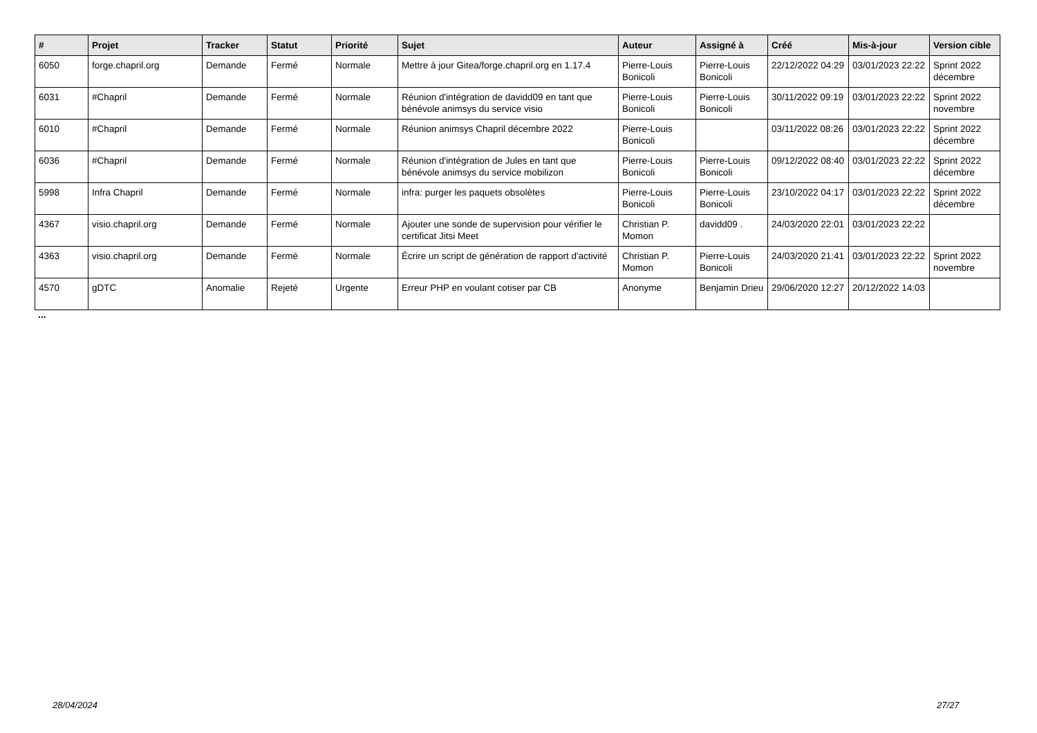| # | Projet | Tracker | Statut | Priorité | Sujet | Auteur | Assigné à | Créé | Mis-à-jour | Version cible |
| --- | --- | --- | --- | --- | --- | --- | --- | --- | --- | --- |
| 6050 | forge.chapril.org | Demande | Fermé | Normale | Mettre à jour Gitea/forge.chapril.org en 1.17.4 | Pierre-Louis Bonicoli | Pierre-Louis Bonicoli | 22/12/2022 04:29 | 03/01/2023 22:22 | Sprint 2022 décembre |
| 6031 | #Chapril | Demande | Fermé | Normale | Réunion d'intégration de davidd09 en tant que bénévole animsys du service visio | Pierre-Louis Bonicoli | Pierre-Louis Bonicoli | 30/11/2022 09:19 | 03/01/2023 22:22 | Sprint 2022 novembre |
| 6010 | #Chapril | Demande | Fermé | Normale | Réunion animsys Chapril décembre 2022 | Pierre-Louis Bonicoli | | 03/11/2022 08:26 | 03/01/2023 22:22 | Sprint 2022 décembre |
| 6036 | #Chapril | Demande | Fermé | Normale | Réunion d'intégration de Jules en tant que bénévole animsys du service mobilizon | Pierre-Louis Bonicoli | Pierre-Louis Bonicoli | 09/12/2022 08:40 | 03/01/2023 22:22 | Sprint 2022 décembre |
| 5998 | Infra Chapril | Demande | Fermé | Normale | infra: purger les paquets obsolètes | Pierre-Louis Bonicoli | Pierre-Louis Bonicoli | 23/10/2022 04:17 | 03/01/2023 22:22 | Sprint 2022 décembre |
| 4367 | visio.chapril.org | Demande | Fermé | Normale | Ajouter une sonde de supervision pour vérifier le certificat Jitsi Meet | Christian P. Momon | davidd09 . | 24/03/2020 22:01 | 03/01/2023 22:22 | |
| 4363 | visio.chapril.org | Demande | Fermé | Normale | Écrire un script de génération de rapport d'activité | Christian P. Momon | Pierre-Louis Bonicoli | 24/03/2020 21:41 | 03/01/2023 22:22 | Sprint 2022 novembre |
| 4570 | gDTC | Anomalie | Rejeté | Urgente | Erreur PHP en voulant cotiser par CB | Anonyme | Benjamin Drieu | 29/06/2020 12:27 | 20/12/2022 14:03 | |
...
28/04/2024 27/27